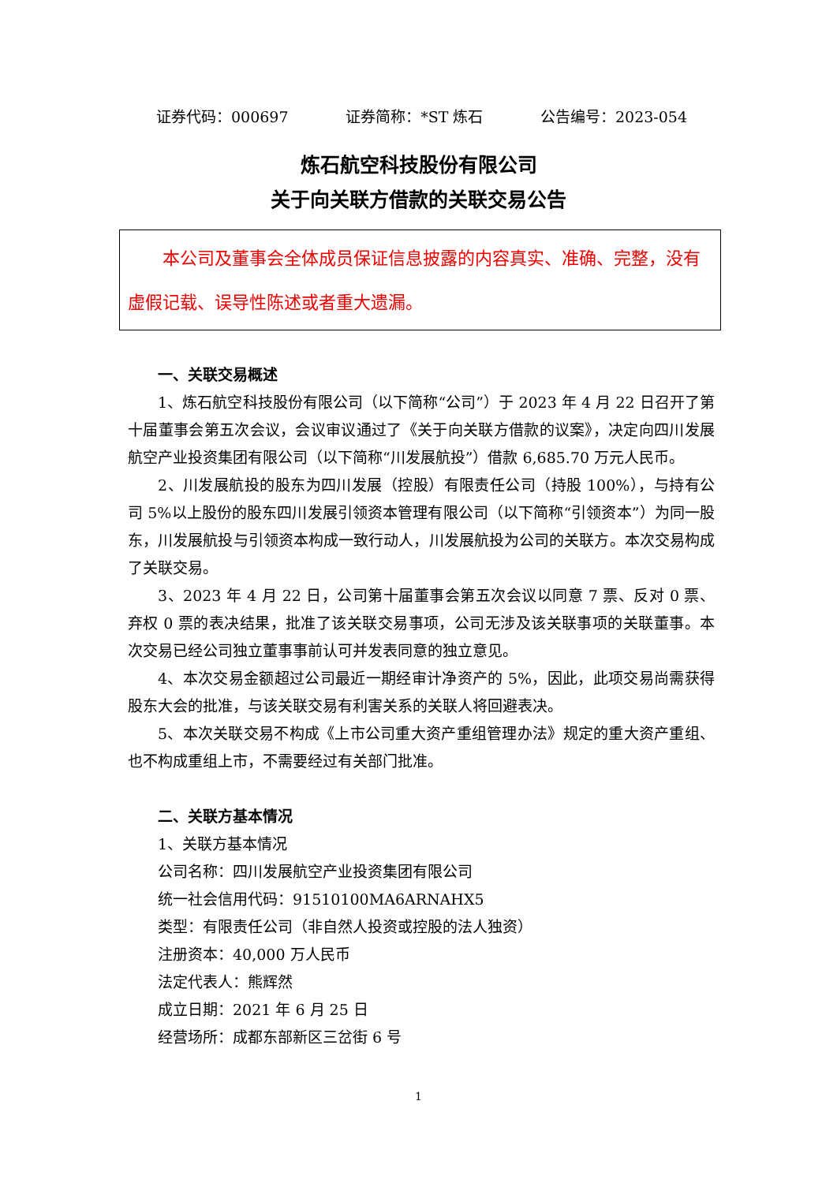证券代码：000697 证券简称：*ST 炼石 公告编号：2023-054
炼石航空科技股份有限公司
关于向关联方借款的关联交易公告
  本公司及董事会全体成员保证信息披露的内容真实、准确、完整，没有虚假记载、误导性陈述或者重大遗漏。
一、关联交易概述
1、炼石航空科技股份有限公司（以下简称“公司”）于 2023 年 4 月 22 日召开了第十届董事会第五次会议，会议审议通过了《关于向关联方借款的议案》，决定向四川发展航空产业投资集团有限公司（以下简称“川发展航投”）借款 6,685.70 万元人民币。
2、川发展航投的股东为四川发展（控股）有限责任公司（持股 100%），与持有公司 5%以上股份的股东四川发展引领资本管理有限公司（以下简称“引领资本”）为同一股东，川发展航投与引领资本构成一致行动人，川发展航投为公司的关联方。本次交易构成了关联交易。
3、2023 年 4 月 22 日，公司第十届董事会第五次会议以同意 7 票、反对 0 票、弃权 0 票的表决结果，批准了该关联交易事项，公司无涉及该关联事项的关联董事。本次交易已经公司独立董事事前认可并发表同意的独立意见。
4、本次交易金额超过公司最近一期经审计净资产的 5%，因此，此项交易尚需获得股东大会的批准，与该关联交易有利害关系的关联人将回避表决。
5、本次关联交易不构成《上市公司重大资产重组管理办法》规定的重大资产重组、也不构成重组上市，不需要经过有关部门批准。
二、关联方基本情况
1、关联方基本情况
公司名称：四川发展航空产业投资集团有限公司
统一社会信用代码：91510100MA6ARNAHX5
类型：有限责任公司（非自然人投资或控股的法人独资）
注册资本：40,000 万人民币
法定代表人：熊辉然
成立日期：2021 年 6 月 25 日
经营场所：成都东部新区三岔街 6 号
1